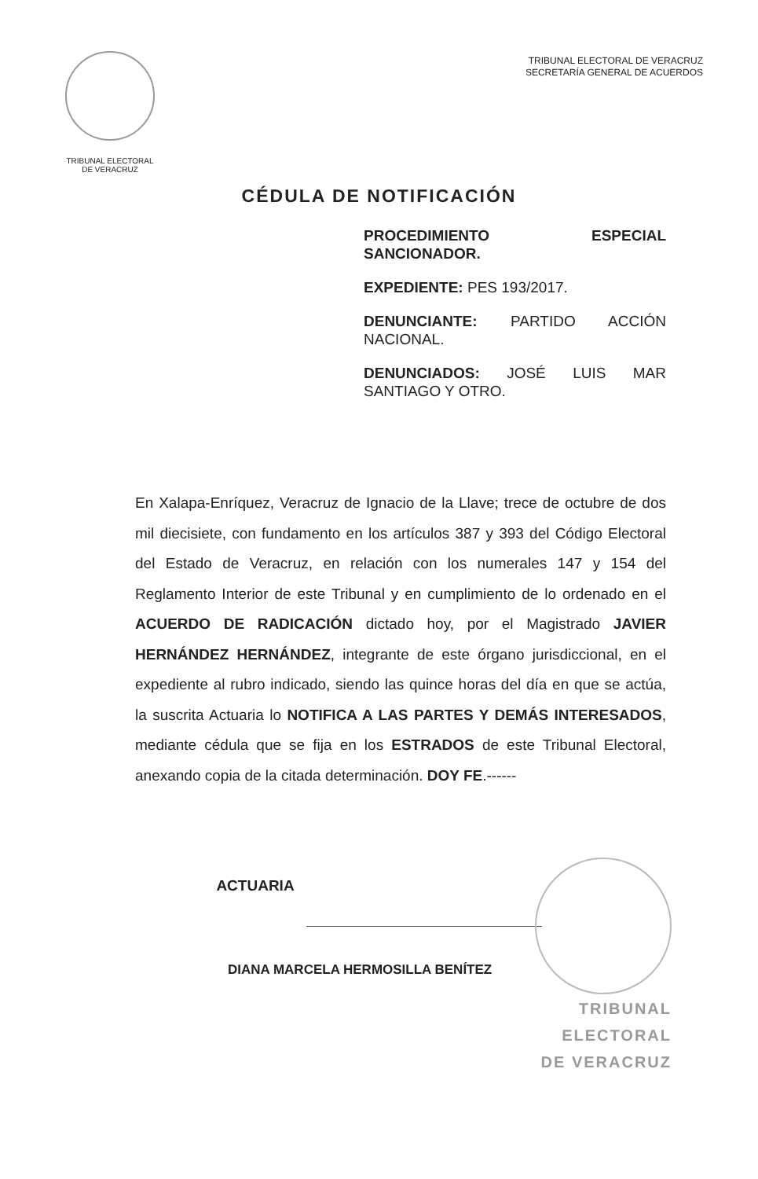TRIBUNAL ELECTORAL
DE VERACRUZ
TRIBUNAL ELECTORAL DE VERACRUZ
SECRETARÍA GENERAL DE ACUERDOS
CÉDULA DE NOTIFICACIÓN
PROCEDIMIENTO ESPECIAL SANCIONADOR.
EXPEDIENTE: PES 193/2017.
DENUNCIANTE: PARTIDO ACCIÓN NACIONAL.
DENUNCIADOS: JOSÉ LUIS MAR SANTIAGO Y OTRO.
En Xalapa-Enríquez, Veracruz de Ignacio de la Llave; trece de octubre de dos mil diecisiete, con fundamento en los artículos 387 y 393 del Código Electoral del Estado de Veracruz, en relación con los numerales 147 y 154 del Reglamento Interior de este Tribunal y en cumplimiento de lo ordenado en el ACUERDO DE RADICACIÓN dictado hoy, por el Magistrado JAVIER HERNÁNDEZ HERNÁNDEZ, integrante de este órgano jurisdiccional, en el expediente al rubro indicado, siendo las quince horas del día en que se actúa, la suscrita Actuaria lo NOTIFICA A LAS PARTES Y DEMÁS INTERESADOS, mediante cédula que se fija en los ESTRADOS de este Tribunal Electoral, anexando copia de la citada determinación. DOY FE.------
ACTUARIA
DIANA MARCELA HERMOSILLA BENÍTEZ
TRIBUNAL
ELECTORAL
DE VERACRUZ